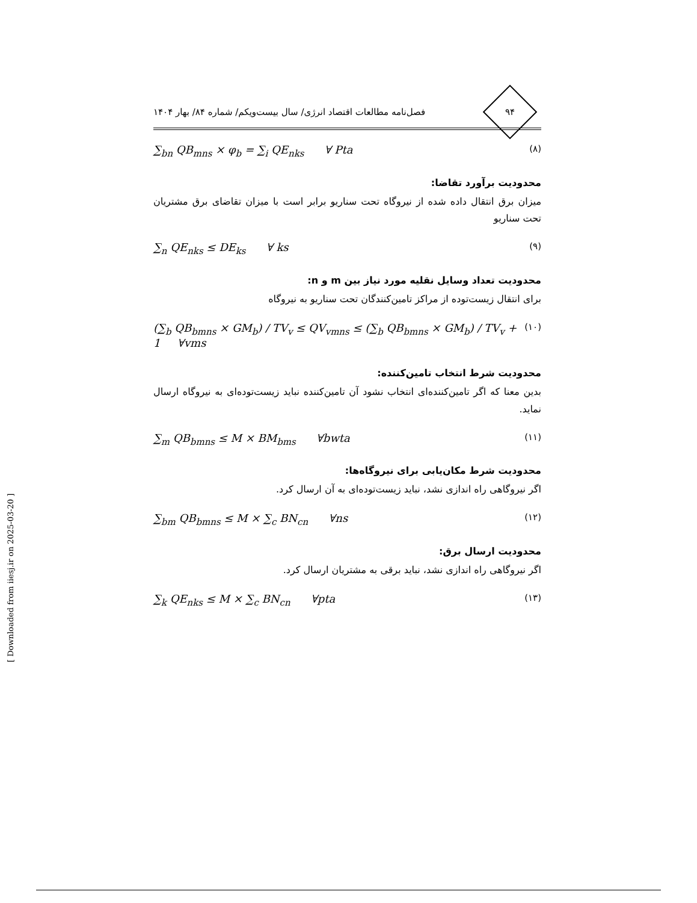۹۴
فصل‌نامه مطالعات اقتصاد انرژی/ سال بیست‌ویکم/ شماره ۸۴/ بهار ۱۴۰۴
∑<sub>bn</sub> QB<sub>mns</sub> × φ<sub>b</sub> = ∑<sub>i</sub> QE<sub>nks</sub> ∀ Pta (۸)
محدودیت برآورد تقاضا:
میزان برق انتقال داده شده از نیروگاه تحت سناریو برابر است با میزان تقاضای برق مشتریان تحت سناریو
∑<sub>n</sub> QE<sub>nks</sub> ≤ DE<sub>ks</sub> ∀ ks (۹)
محدودیت تعداد وسایل نقلیه مورد نیاز بین m و n:
برای انتقال زیست‌توده از مراکز تامین‌کنندگان تحت سناریو به نیروگاه
(∑<sub>b</sub> QB<sub>bmns</sub> × GM<sub>b</sub>) / TV<sub>v</sub> ≤ QV<sub>vmns</sub> ≤ (∑<sub>b</sub> QB<sub>bmns</sub> × GM<sub>b</sub>) / TV<sub>v</sub> + 1 ∀vms (۱۰)
محدودیت شرط انتخاب تامین‌کننده:
بدین معنا که اگر تامین‌کننده‌ای انتخاب نشود آن تامین‌کننده نباید زیست‌توده‌ای به نیروگاه ارسال نماید.
∑<sub>m</sub> QB<sub>bmns</sub> ≤ M × BM<sub>bms</sub> ∀bwta (۱۱)
محدودیت شرط مکان‌یابی برای نیروگاه‌ها:
اگر نیروگاهی راه اندازی نشد، نباید زیست‌توده‌ای به آن ارسال کرد.
∑<sub>bm</sub> QB<sub>bmns</sub> ≤ M × ∑<sub>c</sub> BN<sub>cn</sub> ∀ns (۱۲)
محدودیت ارسال برق:
اگر نیروگاهی راه اندازی نشد، نباید برقی به مشتریان ارسال کرد.
∑<sub>k</sub> QE<sub>nks</sub> ≤ M × ∑<sub>c</sub> BN<sub>cn</sub> ∀pta (۱۳)
[ Downloaded from iiesj.ir on 2025-03-20 ]